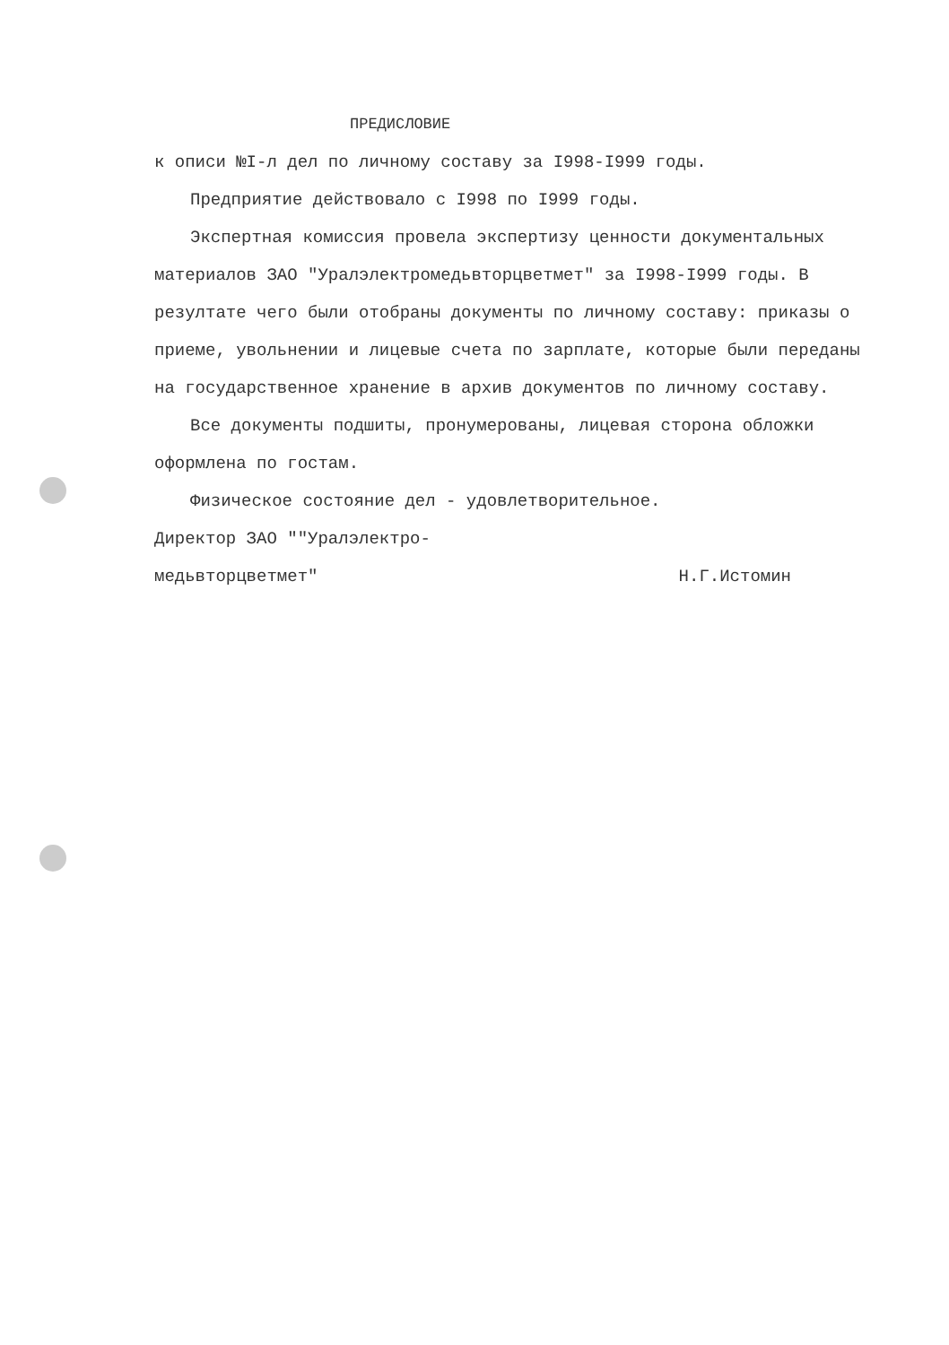ПРЕДИСЛОВИЕ
к описи №I-л дел по личному составу за I998-I999 годы.
Предприятие действовало с I998 по I999 годы.
Экспертная комиссия провела экспертизу ценности документальных материалов ЗАО "Уралэлектромедьвторцветмет" за I998-I999 годы. В резултате чего были отобраны документы по личному составу: приказы о приеме, увольнении и лицевые счета по зарплате, которые были переданы на государственное хранение в архив документов по личному составу.
Все документы подшиты, пронумерованы, лицевая сторона обложки оформлена по гостам.
Физическое состояние дел - удовлетворительное.
Директор ЗАО ""Уралэлектро-
медьвторцветмет" Н.Г.Истомин